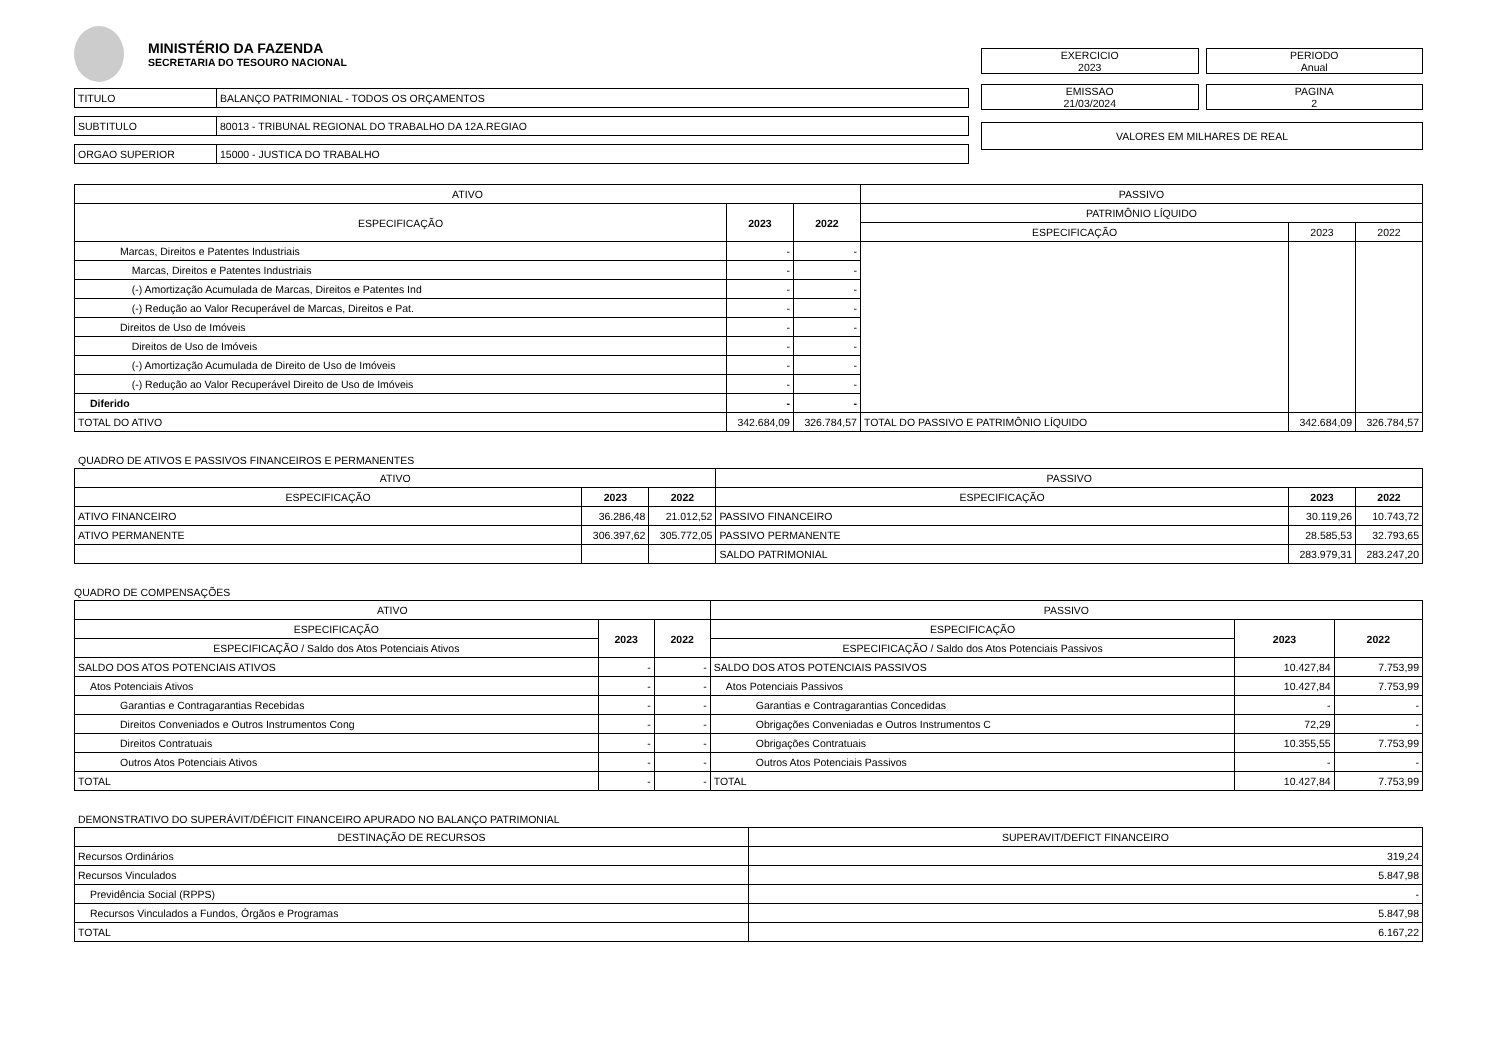MINISTÉRIO DA FAZENDA
SECRETARIA DO TESOURO NACIONAL
| TITULO | BALANÇO PATRIMONIAL - TODOS OS ORÇAMENTOS |
| SUBTITULO | 80013 - TRIBUNAL REGIONAL DO TRABALHO DA 12A.REGIAO |
| ORGAO SUPERIOR | 15000 - JUSTICA DO TRABALHO |
EXERCICIO
2023
PERIODO
Anual
EMISSAO
21/03/2024
PAGINA
2
VALORES EM MILHARES DE REAL
| ATIVO | | | PASSIVO | | |
| --- | --- | --- | --- | --- | --- |
| ESPECIFICAÇÃO | 2023 | 2022 | PATRIMÔNIO LÍQUIDO | | |
| | | | ESPECIFICAÇÃO | 2023 | 2022 |
| Marcas, Direitos e Patentes Industriais | - | - | | | |
| Marcas, Direitos e Patentes Industriais | - | - | | | |
| (-) Amortização Acumulada de Marcas, Direitos e Patentes Ind | - | - | | | |
| (-) Redução ao Valor Recuperável de Marcas, Direitos e Pat. | - | - | | | |
| Direitos de Uso de Imóveis | - | - | | | |
| Direitos de Uso de Imóveis | - | - | | | |
| (-) Amortização Acumulada de Direito de Uso de Imóveis | - | - | | | |
| (-) Redução ao Valor Recuperável Direito de Uso de Imóveis | - | - | | | |
| Diferido | - | - | | | |
| TOTAL DO ATIVO | 342.684,09 | 326.784,57 | TOTAL DO PASSIVO E PATRIMÔNIO LÍQUIDO | 342.684,09 | 326.784,57 |
QUADRO DE ATIVOS E PASSIVOS FINANCEIROS E PERMANENTES
| ATIVO | | | PASSIVO | | |
| --- | --- | --- | --- | --- | --- |
| ESPECIFICAÇÃO | 2023 | 2022 | ESPECIFICAÇÃO | 2023 | 2022 |
| ATIVO FINANCEIRO | 36.286,48 | 21.012,52 | PASSIVO FINANCEIRO | 30.119,26 | 10.743,72 |
| ATIVO PERMANENTE | 306.397,62 | 305.772,05 | PASSIVO PERMANENTE | 28.585,53 | 32.793,65 |
| | | | SALDO PATRIMONIAL | 283.979,31 | 283.247,20 |
QUADRO DE COMPENSAÇÕES
| ATIVO | | | PASSIVO | | |
| --- | --- | --- | --- | --- | --- |
| ESPECIFICAÇÃO | 2023 | 2022 | ESPECIFICAÇÃO | 2023 | 2022 |
| ESPECIFICAÇÃO / Saldo dos Atos Potenciais Ativos | | | ESPECIFICAÇÃO / Saldo dos Atos Potenciais Passivos | | |
| SALDO DOS ATOS POTENCIAIS ATIVOS | - | - | SALDO DOS ATOS POTENCIAIS PASSIVOS | 10.427,84 | 7.753,99 |
| Atos Potenciais Ativos | - | - | Atos Potenciais Passivos | 10.427,84 | 7.753,99 |
| Garantias e Contragarantias Recebidas | - | - | Garantias e Contragarantias Concedidas | - | - |
| Direitos Conveniados e Outros Instrumentos Cong | - | - | Obrigações Conveniadas e Outros Instrumentos C | 72,29 | - |
| Direitos Contratuais | - | - | Obrigações Contratuais | 10.355,55 | 7.753,99 |
| Outros Atos Potenciais Ativos | - | - | Outros Atos Potenciais Passivos | - | - |
| TOTAL | - | - | TOTAL | 10.427,84 | 7.753,99 |
DEMONSTRATIVO DO SUPERÁVIT/DÉFICIT FINANCEIRO APURADO NO BALANÇO PATRIMONIAL
| DESTINAÇÃO DE RECURSOS | SUPERAVIT/DEFICT FINANCEIRO |
| --- | --- |
| Recursos Ordinários | 319,24 |
| Recursos Vinculados | 5.847,98 |
| Previdência Social (RPPS) | - |
| Recursos Vinculados a Fundos, Órgãos e Programas | 5.847,98 |
| TOTAL | 6.167,22 |